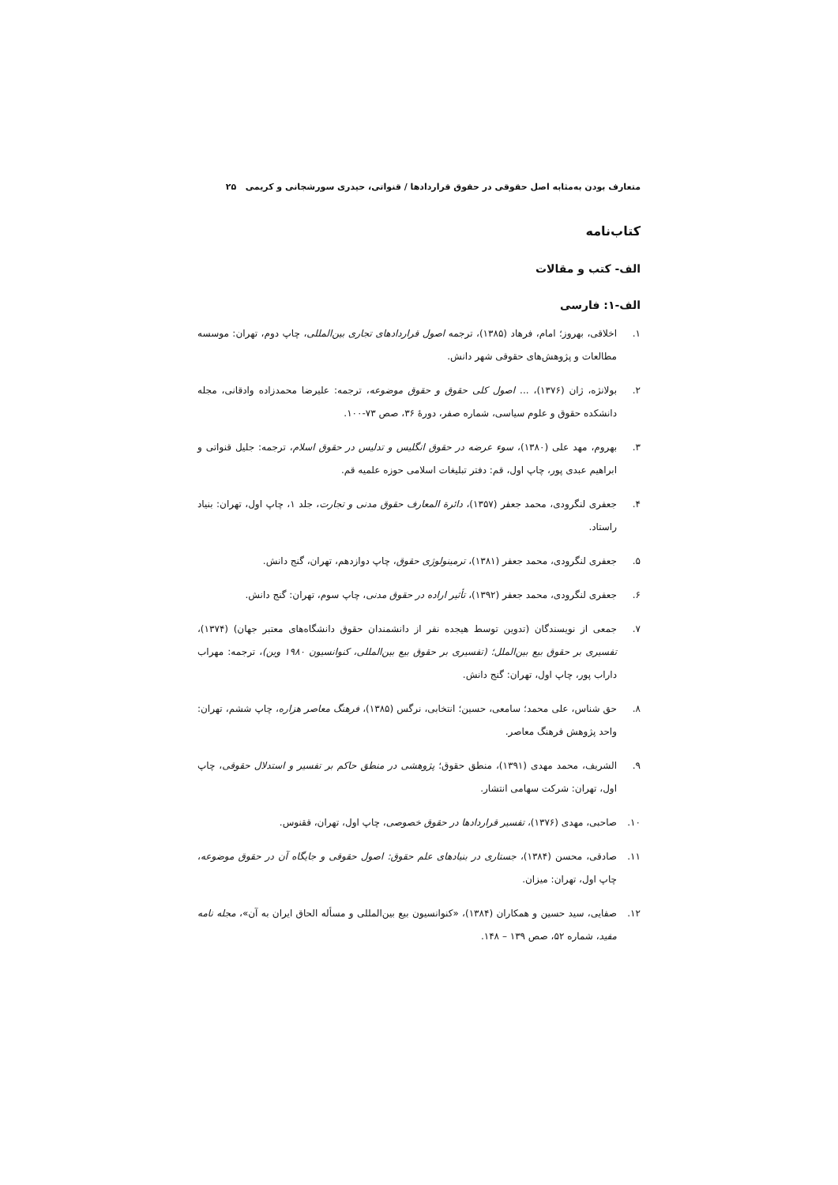متعارف بودن به‌مثابه اصل حقوقی در حقوق قراردادها / قنواتی، حیدری سورشجانی و کریمی ۲۵
کتاب‌نامه
الف- کتب و مقالات
الف-۱: فارسی
۱. اخلاقی، بهروز؛ امام، فرهاد (۱۳۸۵)، ترجمه اصول قراردادهای تجاری بین‌المللی، چاپ دوم، تهران: موسسه مطالعات و پژوهش‌های حقوقی شهر دانش.
۲. بولانژه، ژان (۱۳۷۶)، ... اصول کلی حقوق و حقوق موضوعه، ترجمه: علیرضا محمدزاده وادقانی، مجله دانشکده حقوق و علوم سیاسی، شماره صفر، دورهٔ ۳۶، صص ۷۳-۱۰۰.
۳. بهروم، مهد علی (۱۳۸۰)، سوء عرضه در حقوق انگلیس و تدلیس در حقوق اسلام، ترجمه: جلیل قنواتی و ابراهیم عبدی پور، چاپ اول، قم: دفتر تبلیغات اسلامی حوزه علمیه قم.
۴. جعفری لنگرودی، محمد جعفر (۱۳۵۷)، دائرة المعارف حقوق مدنی و تجارت، جلد ۱، چاپ اول، تهران: بنیاد راستاد.
۵. جعفری لنگرودی، محمد جعفر (۱۳۸۱)، ترمینولوژی حقوق، چاپ دوازدهم، تهران، گنج دانش.
۶. جعفری لنگرودی، محمد جعفر (۱۳۹۲)، تأثیر اراده در حقوق مدنی، چاپ سوم، تهران: گنج دانش.
۷. جمعی از نویسندگان (تدوین توسط هیجده نفر از دانشمندان حقوق دانشگاه‌های معتبر جهان) (۱۳۷۴)، تفسیری بر حقوق بیع بین‌الملل؛ (تفسیری بر حقوق بیع بین‌المللی، کنوانسیون ۱۹۸۰ وین)، ترجمه: مهراب داراب پور، چاپ اول، تهران: گنج دانش.
۸. حق شناس، علی محمد؛ سامعی، حسین؛ انتخابی، نرگس (۱۳۸۵)، فرهنگ معاصر هزاره، چاپ ششم، تهران: واحد پژوهش فرهنگ معاصر.
۹. الشریف، محمد مهدی (۱۳۹۱)، منطق حقوق؛ پژوهشی در منطق حاکم بر تفسیر و استدلال حقوقی، چاپ اول، تهران: شرکت سهامی انتشار.
۱۰. صاحبی، مهدی (۱۳۷۶)، تفسیر قراردادها در حقوق خصوصی، چاپ اول، تهران، ققنوس.
۱۱. صادقی، محسن (۱۳۸۴)، جستاری در بنیادهای علم حقوق: اصول حقوقی و جایگاه آن در حقوق موضوعه، چاپ اول، تهران: میزان.
۱۲. صفایی، سید حسین و همکاران (۱۳۸۴)، «کنوانسیون بیع بین‌المللی و مسأله الحاق ایران به آن»، مجله نامه مفید، شماره ۵۲، صص ۱۳۹ – ۱۴۸.